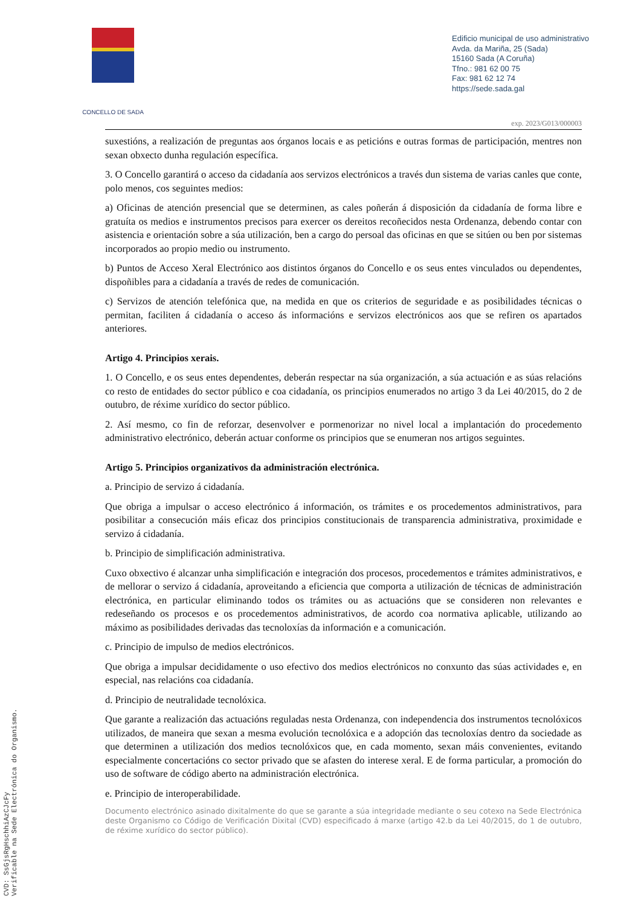CONCELLO DE SADA
Edificio municipal de uso administrativo
Avda. da Mariña, 25 (Sada)
15160 Sada (A Coruña)
Tfno.: 981 62 00 75
Fax: 981 62 12 74
https://sede.sada.gal
exp. 2023/G013/000003
suxestións, a realización de preguntas aos órganos locais e as peticións e outras formas de participación, mentres non sexan obxecto dunha regulación específica.
3. O Concello garantirá o acceso da cidadanía aos servizos electrónicos a través dun sistema de varias canles que conte, polo menos, cos seguintes medios:
a) Oficinas de atención presencial que se determinen, as cales poñerán á disposición da cidadanía de forma libre e gratuíta os medios e instrumentos precisos para exercer os dereitos recoñecidos nesta Ordenanza, debendo contar con asistencia e orientación sobre a súa utilización, ben a cargo do persoal das oficinas en que se sitúen ou ben por sistemas incorporados ao propio medio ou instrumento.
b) Puntos de Acceso Xeral Electrónico aos distintos órganos do Concello e os seus entes vinculados ou dependentes, dispoñibles para a cidadanía a través de redes de comunicación.
c) Servizos de atención telefónica que, na medida en que os criterios de seguridade e as posibilidades técnicas o permitan, faciliten á cidadanía o acceso ás informacións e servizos electrónicos aos que se refiren os apartados anteriores.
Artigo 4. Principios xerais.
1. O Concello, e os seus entes dependentes, deberán respectar na súa organización, a súa actuación e as súas relacións co resto de entidades do sector público e coa cidadanía, os principios enumerados no artigo 3 da Lei 40/2015, do 2 de outubro, de réxime xurídico do sector público.
2. Así mesmo, co fin de reforzar, desenvolver e pormenorizar no nivel local a implantación do procedemento administrativo electrónico, deberán actuar conforme os principios que se enumeran nos artigos seguintes.
Artigo 5. Principios organizativos da administración electrónica.
a. Principio de servizo á cidadanía.
Que obriga a impulsar o acceso electrónico á información, os trámites e os procedementos administrativos, para posibilitar a consecución máis eficaz dos principios constitucionais de transparencia administrativa, proximidade e servizo á cidadanía.
b. Principio de simplificación administrativa.
Cuxo obxectivo é alcanzar unha simplificación e integración dos procesos, procedementos e trámites administrativos, e de mellorar o servizo á cidadanía, aproveitando a eficiencia que comporta a utilización de técnicas de administración electrónica, en particular eliminando todos os trámites ou as actuacións que se consideren non relevantes e redeseñando os procesos e os procedementos administrativos, de acordo coa normativa aplicable, utilizando ao máximo as posibilidades derivadas das tecnoloxías da información e a comunicación.
c. Principio de impulso de medios electrónicos.
Que obriga a impulsar decididamente o uso efectivo dos medios electrónicos no conxunto das súas actividades e, en especial, nas relacións coa cidadanía.
d. Principio de neutralidade tecnolóxica.
Que garante a realización das actuacións reguladas nesta Ordenanza, con independencia dos instrumentos tecnolóxicos utilizados, de maneira que sexan a mesma evolución tecnolóxica e a adopción das tecnoloxías dentro da sociedade as que determinen a utilización dos medios tecnolóxicos que, en cada momento, sexan máis convenientes, evitando especialmente concertacións co sector privado que se afasten do interese xeral. E de forma particular, a promoción do uso de software de código aberto na administración electrónica.
e. Principio de interoperabilidade.
Documento electrónico asinado dixitalmente do que se garante a súa integridade mediante o seu cotexo na Sede Electrónica deste Organismo co Código de Verificación Dixital (CVD) especificado á marxe (artigo 42.b da Lei 40/2015, do 1 de outubro, de réxime xurídico do sector público).
CVD: SsGjsRgHschhiAzCJcFy
Verificable na Sede Electrónica do Organismo.